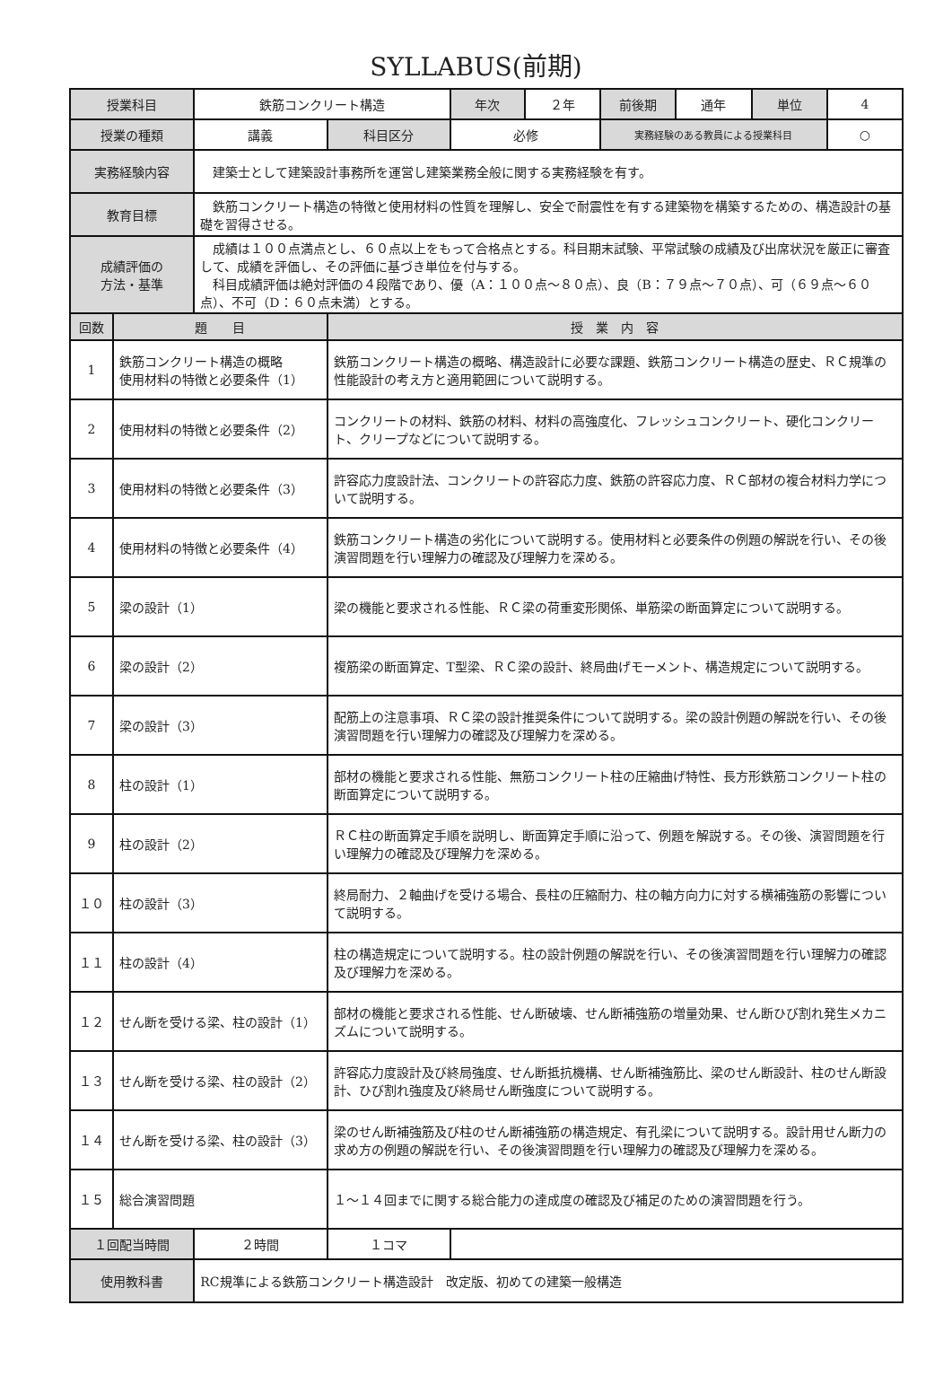SYLLABUS(前期)
| 授業科目 | | 鉄筋コンクリート構造 | | 年次 | ２年 | 前後期 | 通年 | 単位 | 4 |
| 授業の種類 | | 講義 | 科目区分 | 必修 | | 実務経験のある教員による授業科目 | | | ○ |
| 実務経験内容 | | 建築士として建築設計事務所を運営し建築業務全般に関する実務経験を有す。 | | | | | | | |
| 教育目標 | | 鉄筋コンクリート構造の特徴と使用材料の性質を理解し、安全で耐震性を有する建築物を構築するための、構造設計の基礎を習得させる。 | | | | | | | |
| 成績評価の 方法・基準 | | 成績は１００点満点とし、６０点以上をもって合格点とする。科目期末試験、平常試験の成績及び出席状況を厳正に審査して、成績を評価し、その評価に基づき単位を付与する。 科目成績評価は絶対評価の４段階であり、優（A：１００点～８０点）、良（B：７９点～７０点）、可（６９点～６０点）、不可（D：６０点未満）とする。 | | | | | | | |
| 回数 | 題 目 | | 授 業 内 容 | | | | | | |
| 1 | 鉄筋コンクリート構造の概略 使用材料の特徴と必要条件（1） | | 鉄筋コンクリート構造の概略、構造設計に必要な課題、鉄筋コンクリート構造の歴史、ＲＣ規準の性能設計の考え方と適用範囲について説明する。 | | | | | | |
| 2 | 使用材料の特徴と必要条件（2） | | コンクリートの材料、鉄筋の材料、材料の高強度化、フレッシュコンクリート、硬化コンクリート、クリープなどについて説明する。 | | | | | | |
| 3 | 使用材料の特徴と必要条件（3） | | 許容応力度設計法、コンクリートの許容応力度、鉄筋の許容応力度、ＲＣ部材の複合材料力学について説明する。 | | | | | | |
| 4 | 使用材料の特徴と必要条件（4） | | 鉄筋コンクリート構造の劣化について説明する。使用材料と必要条件の例題の解説を行い、その後演習問題を行い理解力の確認及び理解力を深める。 | | | | | | |
| 5 | 梁の設計（1） | | 梁の機能と要求される性能、ＲＣ梁の荷重変形関係、単筋梁の断面算定について説明する。 | | | | | | |
| 6 | 梁の設計（2） | | 複筋梁の断面算定、T型梁、ＲＣ梁の設計、終局曲げモーメント、構造規定について説明する。 | | | | | | |
| 7 | 梁の設計（3） | | 配筋上の注意事項、ＲＣ梁の設計推奨条件について説明する。梁の設計例題の解説を行い、その後演習問題を行い理解力の確認及び理解力を深める。 | | | | | | |
| 8 | 柱の設計（1） | | 部材の機能と要求される性能、無筋コンクリート柱の圧縮曲げ特性、長方形鉄筋コンクリート柱の断面算定について説明する。 | | | | | | |
| 9 | 柱の設計（2） | | ＲＣ柱の断面算定手順を説明し、断面算定手順に沿って、例題を解説する。その後、演習問題を行い理解力の確認及び理解力を深める。 | | | | | | |
| １０ | 柱の設計（3） | | 終局耐力、２軸曲げを受ける場合、長柱の圧縮耐力、柱の軸方向力に対する横補強筋の影響について説明する。 | | | | | | |
| １１ | 柱の設計（4） | | 柱の構造規定について説明する。柱の設計例題の解説を行い、その後演習問題を行い理解力の確認及び理解力を深める。 | | | | | | |
| １２ | せん断を受ける梁、柱の設計（1） | | 部材の機能と要求される性能、せん断破壊、せん断補強筋の増量効果、せん断ひび割れ発生メカニズムについて説明する。 | | | | | | |
| １３ | せん断を受ける梁、柱の設計（2） | | 許容応力度設計及び終局強度、せん断抵抗機構、せん断補強筋比、梁のせん断設計、柱のせん断設計、ひび割れ強度及び終局せん断強度について説明する。 | | | | | | |
| １４ | せん断を受ける梁、柱の設計（3） | | 梁のせん断補強筋及び柱のせん断補強筋の構造規定、有孔梁について説明する。設計用せん断力の求め方の例題の解説を行い、その後演習問題を行い理解力の確認及び理解力を深める。 | | | | | | |
| １５ | 総合演習問題 | | １～１４回までに関する総合能力の達成度の確認及び補足のための演習問題を行う。 | | | | | | |
| １回配当時間 | | ２時間 | １コマ | | | | | | |
| 使用教科書 | | RC規準による鉄筋コンクリート構造設計 改定版、初めての建築一般構造 | | | | | | | |